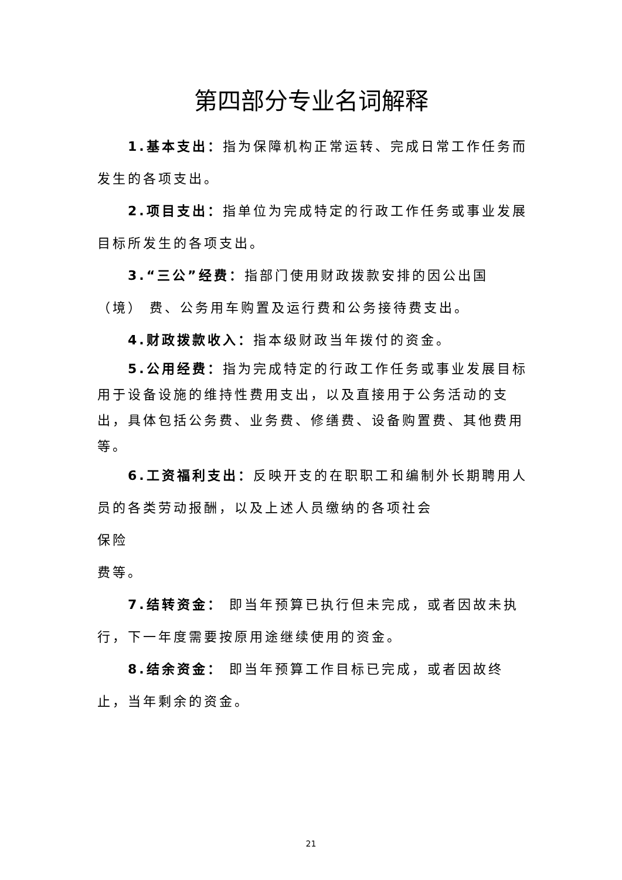第四部分专业名词解释
1.基本支出：指为保障机构正常运转、完成日常工作任务而发生的各项支出。
2.项目支出：指单位为完成特定的行政工作任务或事业发展目标所发生的各项支出。
3.“三公”经费：指部门使用财政拨款安排的因公出国（境） 费、公务用车购置及运行费和公务接待费支出。
4.财政拨款收入：指本级财政当年拨付的资金。
5.公用经费：指为完成特定的行政工作任务或事业发展目标用于设备设施的维持性费用支出，以及直接用于公务活动的支出，具体包括公务费、业务费、修缮费、设备购置费、其他费用等。
6.工资福利支出：反映开支的在职职工和编制外长期聘用人员的各类劳动报酬，以及上述人员缴纳的各项社会
保险
费等。
7.结转资金： 即当年预算已执行但未完成，或者因故未执行，下一年度需要按原用途继续使用的资金。
8.结余资金： 即当年预算工作目标已完成，或者因故终止，当年剩余的资金。
21